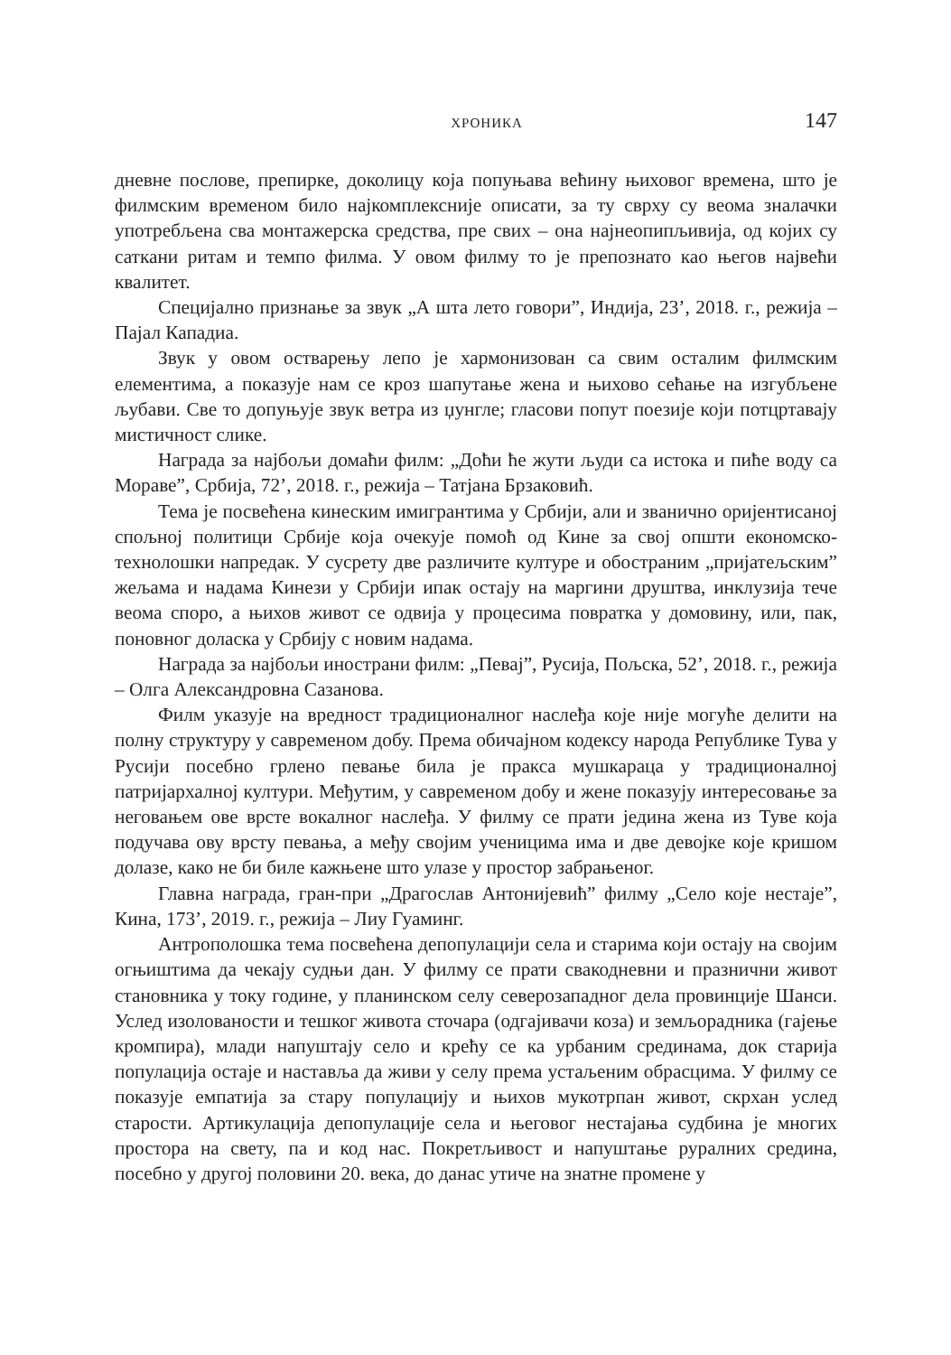ХРОНИКА 147
дневне послове, препирке, доколицу која попуњава већину њиховог времена, што је филмским временом било најкомплексније описати, за ту сврху су веома зналачки употребљена сва монтажерска средства, пре свих – она најнеопипљивија, од којих су саткани ритам и темпо филма. У овом филму то је препознато као његов највећи квалитет.
Специјално признање за звук „А шта лето говори”, Индија, 23’, 2018. г., режија – Пајал Кападиа.
Звук у овом остварењу лепо је хармонизован са свим осталим филмским елементима, а показује нам се кроз шапутање жена и њихово сећање на изгубљене љубави. Све то допуњује звук ветра из џунгле; гласови попут поезије који потцртавају мистичност слике.
Награда за најбољи домаћи филм: „Доћи ће жути људи са истока и пиће воду са Мораве”, Србија, 72’, 2018. г., режија – Татјана Брзаковић.
Тема је посвећена кинеским имигрантима у Србији, али и званично оријентисаној спољној политици Србије која очекује помоћ од Кине за свој општи економско-технолошки напредак. У сусрету две различите културе и обостраним „пријатељским” жељама и надама Кинези у Србији ипак остају на маргини друштва, инклузија тече веома споро, а њихов живот се одвија у процесима повратка у домовину, или, пак, поновног доласка у Србију с новим надама.
Награда за најбољи инострани филм: „Певај”, Русија, Пољска, 52’, 2018. г., режија – Олга Александровна Сазанова.
Филм указује на вредност традиционалног наслеђа које није могуће делити на полну структуру у савременом добу. Према обичајном кодексу народа Републике Тува у Русији посебно грлено певање била је пракса мушкараца у традиционалној патријархалној култури. Међутим, у савременом добу и жене показују интересовање за неговањем ове врсте вокалног наслеђа. У филму се прати једина жена из Туве која подучава ову врсту певања, а међу својим ученицима има и две девојке које кришом долазе, како не би биле кажњене што улазе у простор забрањеног.
Главна награда, гран-при „Драгослав Антонијевић” филму „Село које нестаје”, Кина, 173’, 2019. г., режија – Лиу Гуаминг.
Антрополошка тема посвећена депопулацији села и старима који остају на својим огњиштима да чекају судњи дан. У филму се прати свакодневни и празнични живот становника у току године, у планинском селу северозападног дела провинције Шанси. Услед изолованости и тешког живота сточара (одгајивачи коза) и земљорадника (гајење кромпира), млади напуштају село и крећу се ка урбаним срединама, док старија популација остаје и наставља да живи у селу према устаљеним обрасцима. У филму се показује емпатија за стару популацију и њихов мукотрпан живот, скрхан услед старости. Артикулација депопулације села и његовог нестајања судбина је многих простора на свету, па и код нас. Покретљивост и напуштање руралних средина, посебно у другој половини 20. века, до данас утиче на знатне промене у